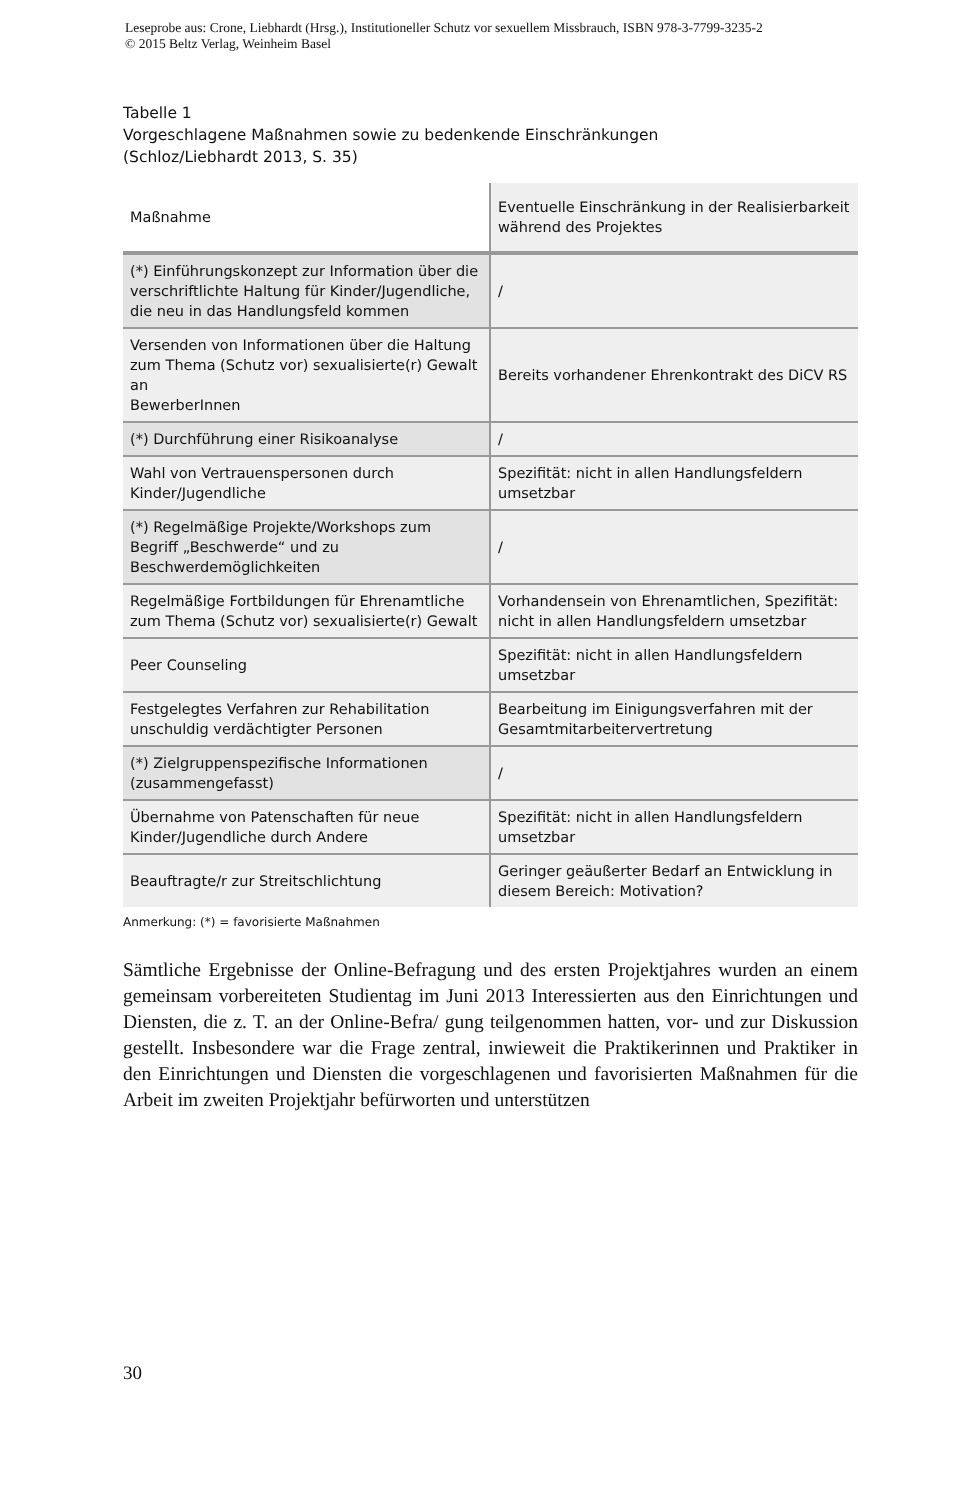Leseprobe aus: Crone, Liebhardt (Hrsg.), Institutioneller Schutz vor sexuellem Missbrauch, ISBN 978-3-7799-3235-2
© 2015 Beltz Verlag, Weinheim Basel
Tabelle 1
Vorgeschlagene Maßnahmen sowie zu bedenkende Einschränkungen
(Schloz/Liebhardt 2013, S. 35)
| Maßnahme | Eventuelle Einschränkung in der Realisierbarkeit während des Projektes |
| --- | --- |
| (*) Einführungskonzept zur Information über die verschriftlichte Haltung für Kinder/Jugendliche, die neu in das Handlungsfeld kommen | / |
| Versenden von Informationen über die Haltung zum Thema (Schutz vor) sexualisierte(r) Gewalt an BewerberInnen | Bereits vorhandener Ehrenkontrakt des DiCV RS |
| (*) Durchführung einer Risikoanalyse | / |
| Wahl von Vertrauenspersonen durch Kinder/Jugendliche | Spezifität: nicht in allen Handlungsfeldern umsetzbar |
| (*) Regelmäßige Projekte/Workshops zum Begriff „Beschwerde“ und zu Beschwerdemöglichkeiten | / |
| Regelmäßige Fortbildungen für Ehrenamtliche zum Thema (Schutz vor) sexualisierte(r) Gewalt | Vorhandensein von Ehrenamtlichen, Spezifität: nicht in allen Handlungsfeldern umsetzbar |
| Peer Counseling | Spezifität: nicht in allen Handlungsfeldern umsetzbar |
| Festgelegtes Verfahren zur Rehabilitation unschuldig verdächtigter Personen | Bearbeitung im Einigungsverfahren mit der Gesamtmitarbeitervertretung |
| (*) Zielgruppenspezifische Informationen (zusammengefasst) | / |
| Übernahme von Patenschaften für neue Kinder/Jugendliche durch Andere | Spezifität: nicht in allen Handlungsfeldern umsetzbar |
| Beauftragte/r zur Streitschlichtung | Geringer geäußerter Bedarf an Entwicklung in diesem Bereich: Motivation? |
Anmerkung: (*) = favorisierte Maßnahmen
Sämtliche Ergebnisse der Online-Befragung und des ersten Projektjahres wurden an einem gemeinsam vorbereiteten Studientag im Juni 2013 Interessierten aus den Einrichtungen und Diensten, die z. T. an der Online-Befra/ gung teilgenommen hatten, vor- und zur Diskussion gestellt. Insbesondere war die Frage zentral, inwieweit die Praktikerinnen und Praktiker in den Einrichtungen und Diensten die vorgeschlagenen und favorisierten Maßnahmen für die Arbeit im zweiten Projektjahr befürworten und unterstützen
30